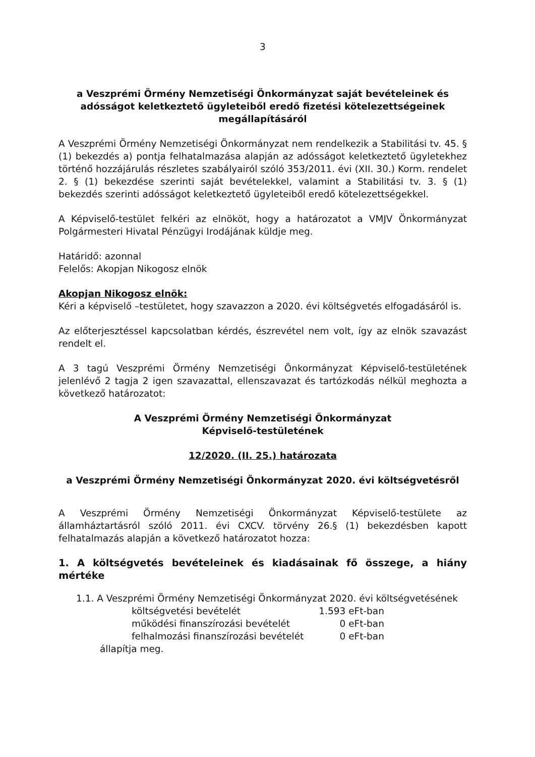3
a Veszprémi Örmény Nemzetiségi Önkormányzat saját bevételeinek és adósságot keletkeztető ügyleteiből eredő fizetési kötelezettségeinek megállapításáról
A Veszprémi Örmény Nemzetiségi Önkormányzat nem rendelkezik a Stabilitási tv. 45. § (1) bekezdés a) pontja felhatalmazása alapján az adósságot keletkeztető ügyletekhez történő hozzájárulás részletes szabályairól szóló 353/2011. évi (XII. 30.) Korm. rendelet 2. § (1) bekezdése szerinti saját bevételekkel, valamint a Stabilitási tv. 3. § (1) bekezdés szerinti adósságot keletkeztető ügyleteiből eredő kötelezettségekkel.
A Képviselő-testület felkéri az elnököt, hogy a határozatot a VMJV Önkormányzat Polgármesteri Hivatal Pénzügyi Irodájának küldje meg.
Határidő: azonnal
Felelős: Akopjan Nikogosz elnök
Akopjan Nikogosz elnök:
Kéri a képviselő –testületet, hogy szavazzon a 2020. évi költségvetés elfogadásáról is.
Az előterjesztéssel kapcsolatban kérdés, észrevétel nem volt, így az elnök szavazást rendelt el.
A 3 tagú Veszprémi Örmény Nemzetiségi Önkormányzat Képviselő-testületének jelenlévő 2 tagja 2 igen szavazattal, ellenszavazat és tartózkodás nélkül meghozta a következő határozatot:
A Veszprémi Örmény Nemzetiségi Önkormányzat
Képviselő-testületének
12/2020. (II. 25.) határozata
a Veszprémi Örmény Nemzetiségi Önkormányzat 2020. évi költségvetésről
A Veszprémi Örmény Nemzetiségi Önkormányzat Képviselő-testülete az államháztartásról szóló 2011. évi CXCV. törvény 26.§ (1) bekezdésben kapott felhatalmazás alapján a következő határozatot hozza:
1. A költségvetés bevételeinek és kiadásainak fő összege, a hiány mértéke
1.1. A Veszprémi Örmény Nemzetiségi Önkormányzat 2020. évi költségvetésének
| költségvetési bevételét | 1.593 eFt-ban |
| működési finanszírozási bevételét | 0 eFt-ban |
| felhalmozási finanszírozási bevételét | 0 eFt-ban |
állapítja meg.